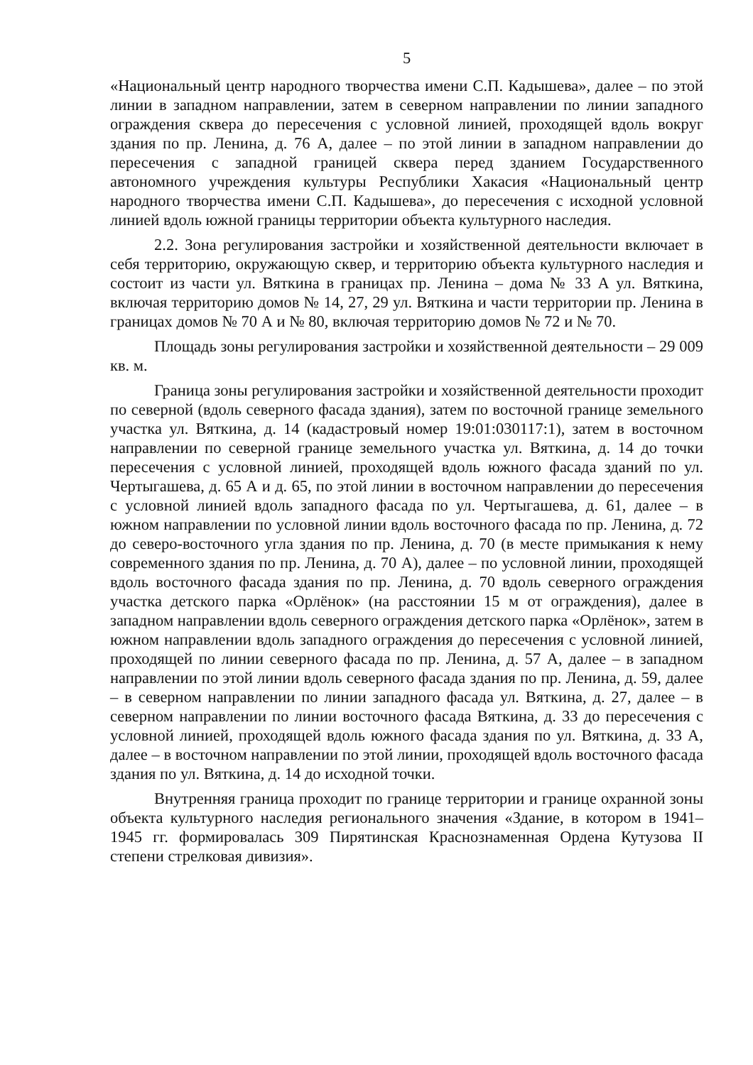5
«Национальный центр народного творчества имени С.П. Кадышева», далее – по этой линии в западном направлении, затем в северном направлении по линии западного ограждения сквера до пересечения с условной линией, проходящей вдоль вокруг здания по пр. Ленина, д. 76 А, далее – по этой линии в западном направлении до пересечения с западной границей сквера перед зданием Государственного автономного учреждения культуры Республики Хакасия «Национальный центр народного творчества имени С.П. Кадышева», до пересечения с исходной условной линией вдоль южной границы территории объекта культурного наследия.
2.2. Зона регулирования застройки и хозяйственной деятельности включает в себя территорию, окружающую сквер, и территорию объекта культурного наследия и состоит из части ул. Вяткина в границах пр. Ленина – дома № 33 А ул. Вяткина, включая территорию домов № 14, 27, 29 ул. Вяткина и части территории пр. Ленина в границах домов № 70 А и № 80, включая территорию домов № 72 и № 70.
Площадь зоны регулирования застройки и хозяйственной деятельности – 29 009 кв. м.
Граница зоны регулирования застройки и хозяйственной деятельности проходит по северной (вдоль северного фасада здания), затем по восточной границе земельного участка ул. Вяткина, д. 14 (кадастровый номер 19:01:030117:1), затем в восточном направлении по северной границе земельного участка ул. Вяткина, д. 14 до точки пересечения с условной линией, проходящей вдоль южного фасада зданий по ул. Чертыгашева, д. 65 А и д. 65, по этой линии в восточном направлении до пересечения с условной линией вдоль западного фасада по ул. Чертыгашева, д. 61, далее – в южном направлении по условной линии вдоль восточного фасада по пр. Ленина, д. 72 до северо-восточного угла здания по пр. Ленина, д. 70 (в месте примыкания к нему современного здания по пр. Ленина, д. 70 А), далее – по условной линии, проходящей вдоль восточного фасада здания по пр. Ленина, д. 70 вдоль северного ограждения участка детского парка «Орлёнок» (на расстоянии 15 м от ограждения), далее в западном направлении вдоль северного ограждения детского парка «Орлёнок», затем в южном направлении вдоль западного ограждения до пересечения с условной линией, проходящей по линии северного фасада по пр. Ленина, д. 57 А, далее – в западном направлении по этой линии вдоль северного фасада здания по пр. Ленина, д. 59, далее – в северном направлении по линии западного фасада ул. Вяткина, д. 27, далее – в северном направлении по линии восточного фасада Вяткина, д. 33 до пересечения с условной линией, проходящей вдоль южного фасада здания по ул. Вяткина, д. 33 А, далее – в восточном направлении по этой линии, проходящей вдоль восточного фасада здания по ул. Вяткина, д. 14 до исходной точки.
Внутренняя граница проходит по границе территории и границе охранной зоны объекта культурного наследия регионального значения «Здание, в котором в 1941–1945 гг. формировалась 309 Пирятинская Краснознаменная Ордена Кутузова II степени стрелковая дивизия».